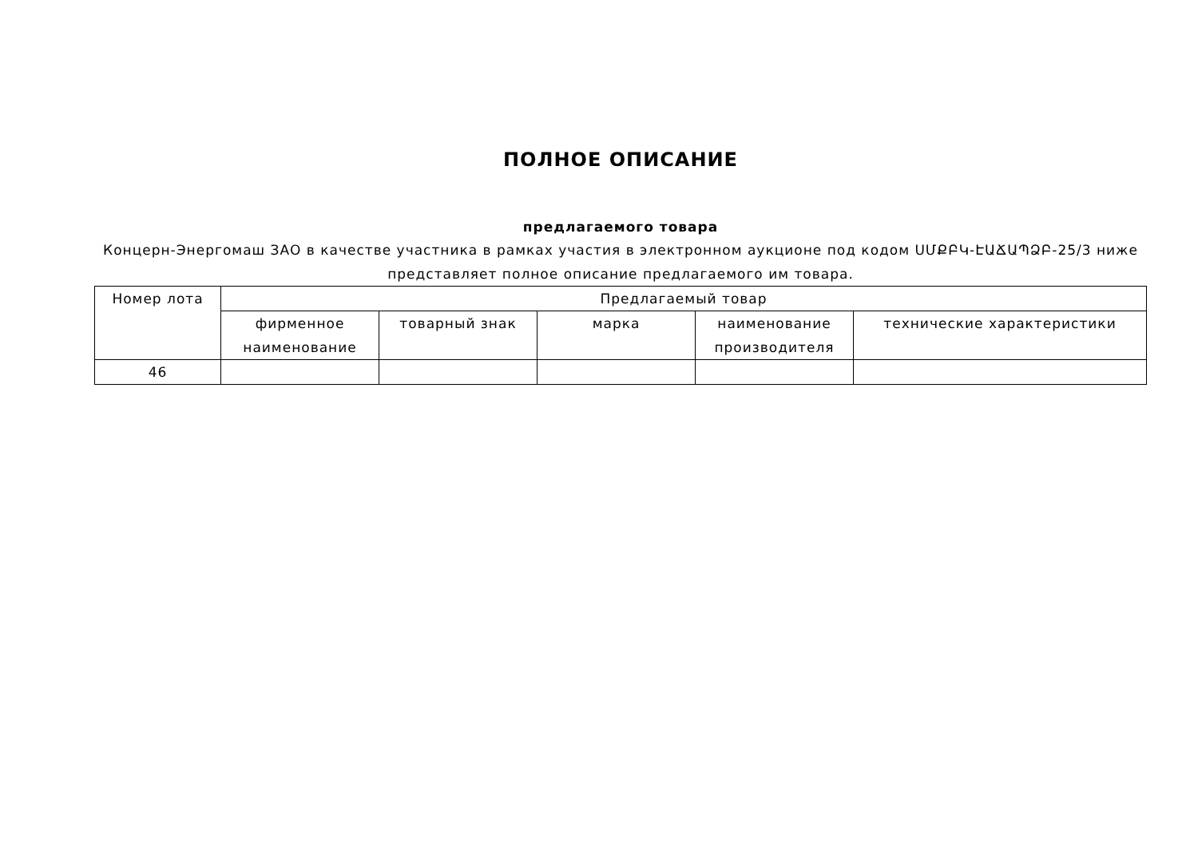ПОЛНОЕ ОПИСАНИЕ
предлагаемого товара
Концерн-Энергомаш ЗАО в качестве участника в рамках участия в электронном аукционе под кодом ՍՄՔԲԿ-ԷԱՃԱՊՁԲ-25/3 ниже представляет полное описание предлагаемого им товара.
| Номер лота | Предлагаемый товар | | | | |
| --- | --- | --- | --- | --- | --- |
| | фирменное наименование | товарный знак | марка | наименование производителя | технические характеристики |
| 46 | | | | | |